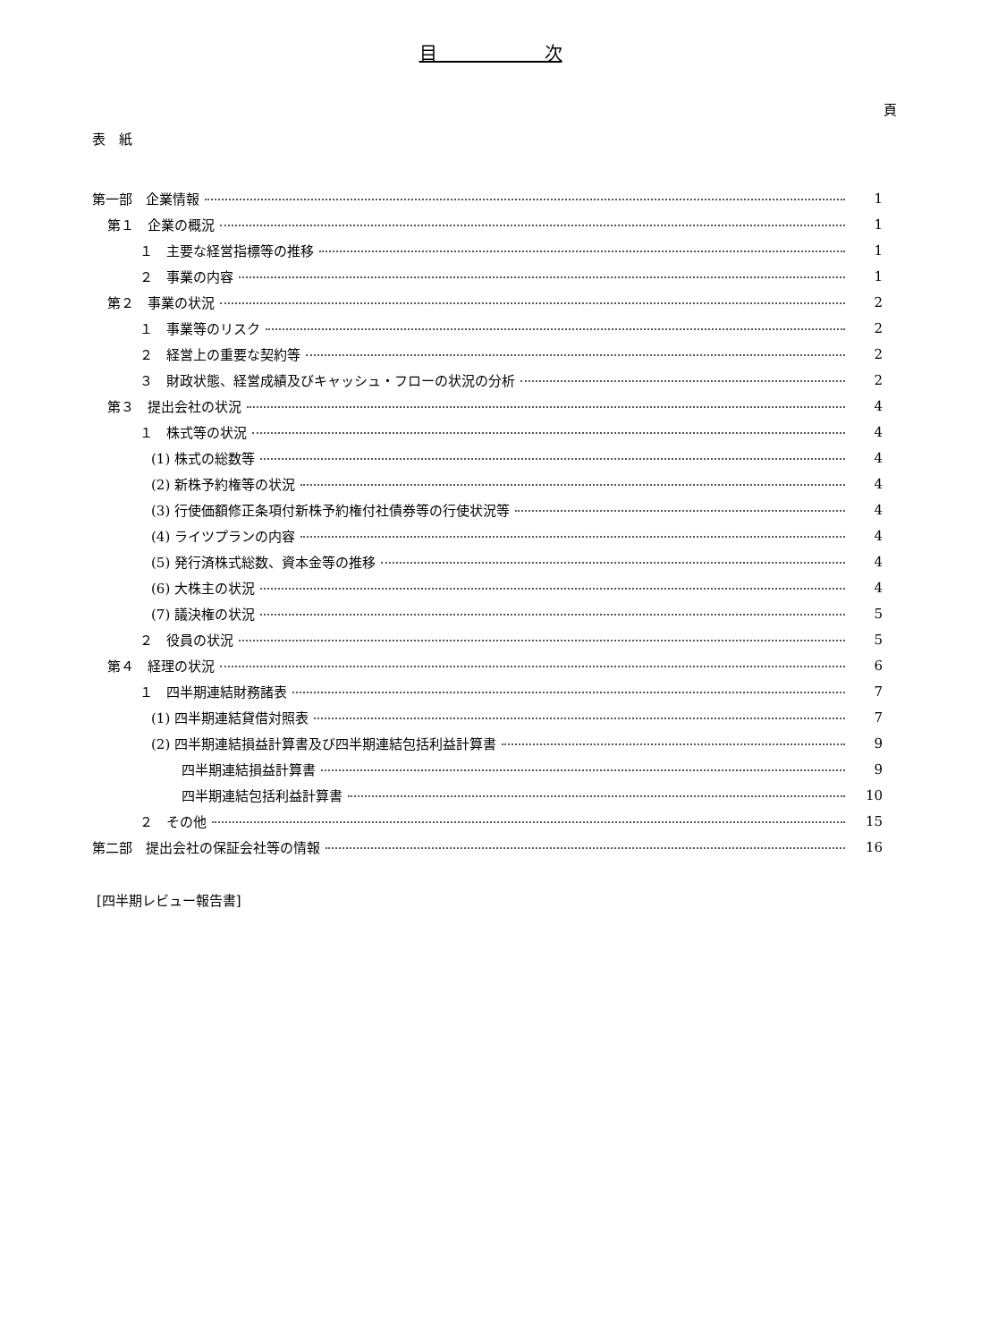目　　　　　　次
頁
表　紙
第一部　企業情報 1
第１　企業の概況 1
１　主要な経営指標等の推移 1
２　事業の内容 1
第２　事業の状況 2
１　事業等のリスク 2
２　経営上の重要な契約等 2
３　財政状態、経営成績及びキャッシュ・フローの状況の分析 2
第３　提出会社の状況 4
１　株式等の状況 4
(1) 株式の総数等 4
(2) 新株予約権等の状況 4
(3) 行使価額修正条項付新株予約権付社債券等の行使状況等 4
(4) ライツプランの内容 4
(5) 発行済株式総数、資本金等の推移 4
(6) 大株主の状況 4
(7) 議決権の状況 5
２　役員の状況 5
第４　経理の状況 6
１　四半期連結財務諸表 7
(1) 四半期連結貸借対照表 7
(2) 四半期連結損益計算書及び四半期連結包括利益計算書 9
四半期連結損益計算書 9
四半期連結包括利益計算書 10
２　その他 15
第二部　提出会社の保証会社等の情報 16
[四半期レビュー報告書]